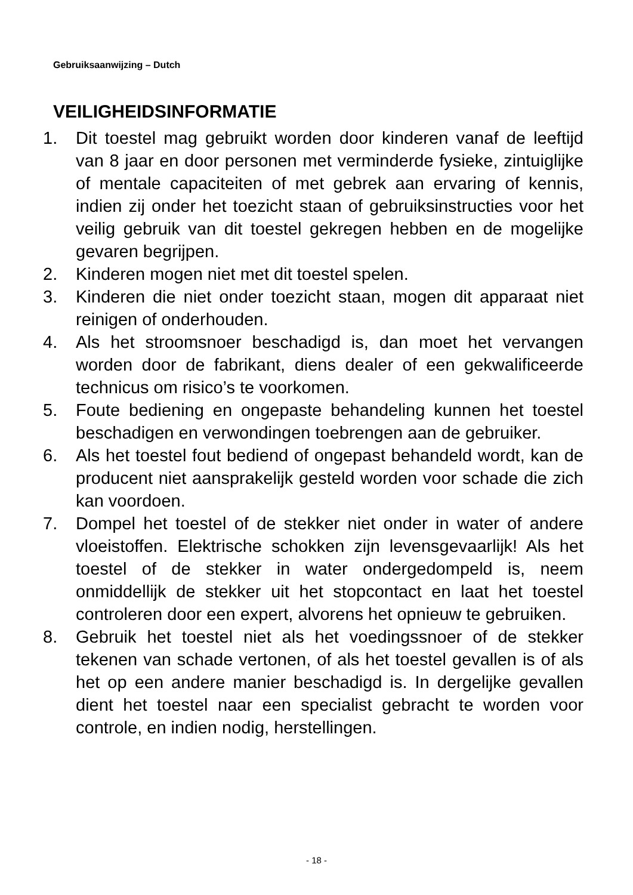Gebruiksaanwijzing – Dutch
VEILIGHEIDSINFORMATIE
1. Dit toestel mag gebruikt worden door kinderen vanaf de leeftijd van 8 jaar en door personen met verminderde fysieke, zintuiglijke of mentale capaciteiten of met gebrek aan ervaring of kennis, indien zij onder het toezicht staan of gebruiksinstructies voor het veilig gebruik van dit toestel gekregen hebben en de mogelijke gevaren begrijpen.
2. Kinderen mogen niet met dit toestel spelen.
3. Kinderen die niet onder toezicht staan, mogen dit apparaat niet reinigen of onderhouden.
4. Als het stroomsnoer beschadigd is, dan moet het vervangen worden door de fabrikant, diens dealer of een gekwalificeerde technicus om risico’s te voorkomen.
5. Foute bediening en ongepaste behandeling kunnen het toestel beschadigen en verwondingen toebrengen aan de gebruiker.
6. Als het toestel fout bediend of ongepast behandeld wordt, kan de producent niet aansprakelijk gesteld worden voor schade die zich kan voordoen.
7. Dompel het toestel of de stekker niet onder in water of andere vloeistoffen. Elektrische schokken zijn levensgevaarlijk! Als het toestel of de stekker in water ondergedompeld is, neem onmiddellijk de stekker uit het stopcontact en laat het toestel controleren door een expert, alvorens het opnieuw te gebruiken.
8. Gebruik het toestel niet als het voedingssnoer of de stekker tekenen van schade vertonen, of als het toestel gevallen is of als het op een andere manier beschadigd is. In dergelijke gevallen dient het toestel naar een specialist gebracht te worden voor controle, en indien nodig, herstellingen.
- 18 -